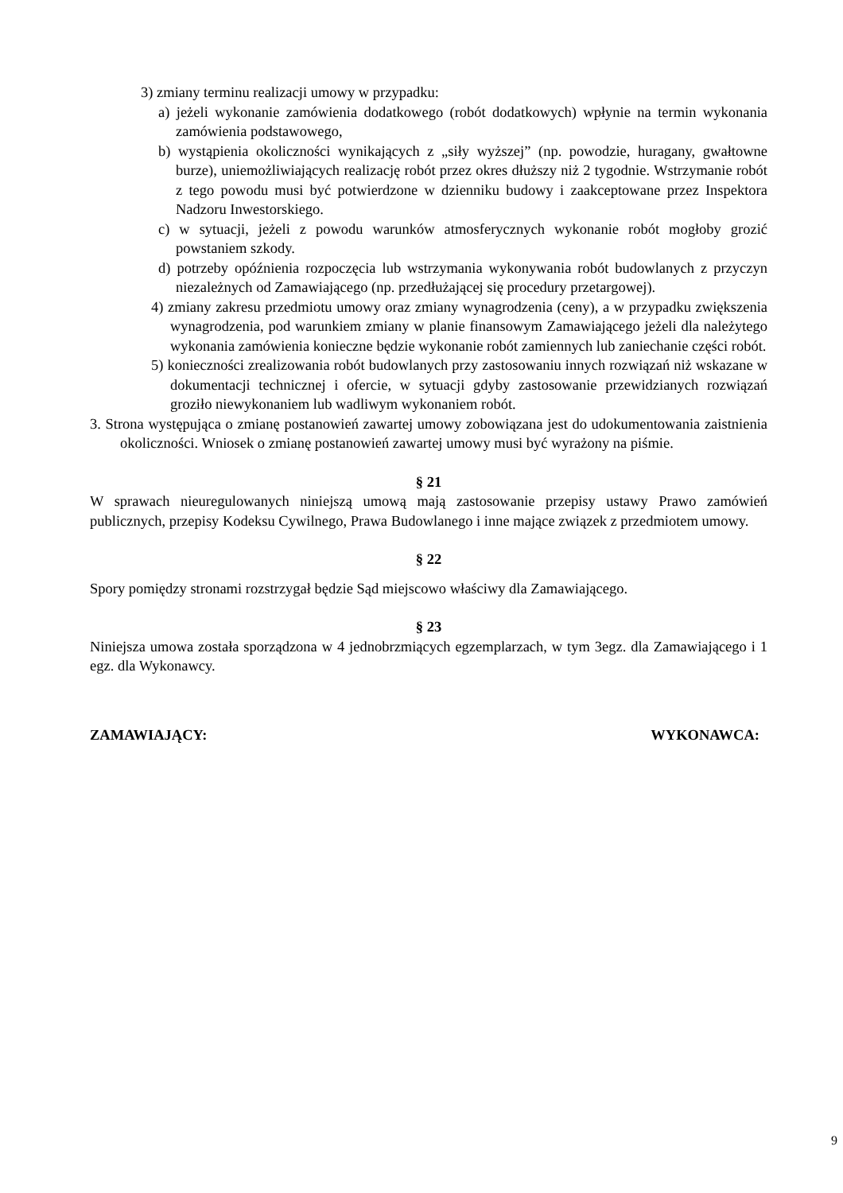3) zmiany terminu realizacji umowy w przypadku:
a) jeżeli wykonanie zamówienia dodatkowego (robót dodatkowych) wpłynie na termin wykonania zamówienia podstawowego,
b) wystąpienia okoliczności wynikających z „siły wyższej” (np. powodzie, huragany, gwałtowne burze), uniemożliwiających realizację robót przez okres dłuższy niż 2 tygodnie. Wstrzymanie robót z tego powodu musi być potwierdzone w dzienniku budowy i zaakceptowane przez Inspektora Nadzoru Inwestorskiego.
c) w sytuacji, jeżeli z powodu warunków atmosferycznych wykonanie robót mogłoby grozić powstaniem szkody.
d) potrzeby opóźnienia rozpoczęcia lub wstrzymania wykonywania robót budowlanych z przyczyn niezależnych od Zamawiającego (np. przedłużającej się procedury przetargowej).
4) zmiany zakresu przedmiotu umowy oraz zmiany wynagrodzenia (ceny), a w przypadku zwiększenia wynagrodzenia, pod warunkiem zmiany w planie finansowym Zamawiającego jeżeli dla należytego wykonania zamówienia konieczne będzie wykonanie robót zamiennych lub zaniechanie części robót.
5) konieczności zrealizowania robót budowlanych przy zastosowaniu innych rozwiązań niż wskazane w dokumentacji technicznej i ofercie, w sytuacji gdyby zastosowanie przewidzianych rozwiązań groziło niewykonaniem lub wadliwym wykonaniem robót.
3. Strona występująca o zmianę postanowień zawartej umowy zobowiązana jest do udokumentowania zaistnienia okoliczności. Wniosek o zmianę postanowień zawartej umowy musi być wyrażony na piśmie.
§ 21
W sprawach nieuregulowanych niniejszą umową mają zastosowanie przepisy ustawy Prawo zamówień publicznych, przepisy Kodeksu Cywilnego, Prawa Budowlanego i inne mające związek z przedmiotem umowy.
§ 22
Spory pomiędzy stronami rozstrzygał będzie Sąd miejscowo właściwy dla Zamawiającego.
§ 23
Niniejsza umowa została sporządzona w 4 jednobrzmiących egzemplarzach, w tym 3egz. dla Zamawiającego i 1 egz. dla Wykonawcy.
ZAMAWIAJĄCY: WYKONAWCA:
9